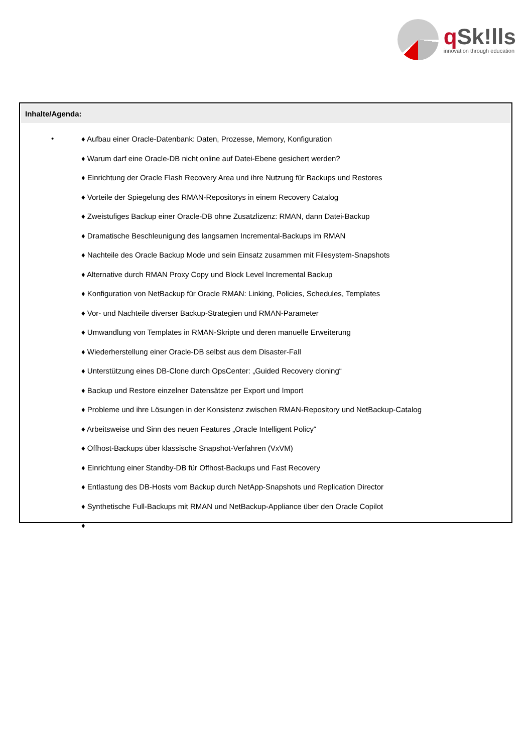q Sk!lls
innovation through education
Inhalte/Agenda:
•
♦ Aufbau einer Oracle-Datenbank: Daten, Prozesse, Memory, Konfiguration
♦ Warum darf eine Oracle-DB nicht online auf Datei-Ebene gesichert werden?
♦ Einrichtung der Oracle Flash Recovery Area und ihre Nutzung für Backups und Restores
♦ Vorteile der Spiegelung des RMAN-Repositorys in einem Recovery Catalog
♦ Zweistufiges Backup einer Oracle-DB ohne Zusatzlizenz: RMAN, dann Datei-Backup
♦ Dramatische Beschleunigung des langsamen Incremental-Backups im RMAN
♦ Nachteile des Oracle Backup Mode und sein Einsatz zusammen mit Filesystem-Snapshots
♦ Alternative durch RMAN Proxy Copy und Block Level Incremental Backup
♦ Konfiguration von NetBackup für Oracle RMAN: Linking, Policies, Schedules, Templates
♦ Vor- und Nachteile diverser Backup-Strategien und RMAN-Parameter
♦ Umwandlung von Templates in RMAN-Skripte und deren manuelle Erweiterung
♦ Wiederherstellung einer Oracle-DB selbst aus dem Disaster-Fall
♦ Unterstützung eines DB-Clone durch OpsCenter: „Guided Recovery cloning“
♦ Backup und Restore einzelner Datensätze per Export und Import
♦ Probleme und ihre Lösungen in der Konsistenz zwischen RMAN-Repository und NetBackup-Catalog
♦ Arbeitsweise und Sinn des neuen Features „Oracle Intelligent Policy“
♦ Offhost-Backups über klassische Snapshot-Verfahren (VxVM)
♦ Einrichtung einer Standby-DB für Offhost-Backups und Fast Recovery
♦ Entlastung des DB-Hosts vom Backup durch NetApp-Snapshots und Replication Director
♦ Synthetische Full-Backups mit RMAN und NetBackup-Appliance über den Oracle Copilot
♦